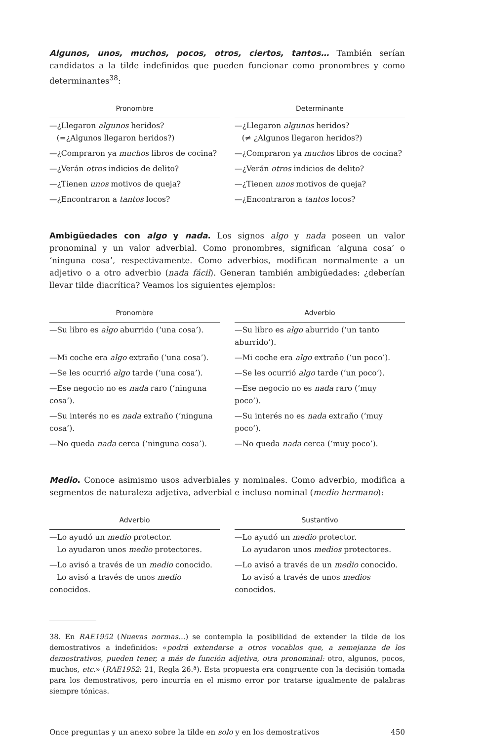Algunos, unos, muchos, pocos, otros, ciertos, tantos… También serían candidatos a la tilde indefinidos que pueden funcionar como pronombres y como determinantes<sup>38</sup>:
| Pronombre | Determinante |
| --- | --- |
| —¿Llegaron algunos heridos? (=¿Algunos llegaron heridos?) | —¿Llegaron algunos heridos? (≠ ¿Algunos llegaron heridos?) |
| —¿Compraron ya muchos libros de cocina? | —¿Compraron ya muchos libros de cocina? |
| —¿Verán otros indicios de delito? | —¿Verán otros indicios de delito? |
| —¿Tienen unos motivos de queja? | —¿Tienen unos motivos de queja? |
| —¿Encontraron a tantos locos? | —¿Encontraron a tantos locos? |
Ambigüedades con algo y nada. Los signos algo y nada poseen un valor pronominal y un valor adverbial. Como pronombres, significan ‘alguna cosa’ o ‘ninguna cosa’, respectivamente. Como adverbios, modifican normalmente a un adjetivo o a otro adverbio (nada fácil). Generan también ambigüedades: ¿deberían llevar tilde diacrítica? Veamos los siguientes ejemplos:
| Pronombre | Adverbio |
| --- | --- |
| —Su libro es algo aburrido (‘una cosa’). | —Su libro es algo aburrido (‘un tanto aburrido’). |
| —Mi coche era algo extraño (‘una cosa’). | —Mi coche era algo extraño (‘un poco’). |
| —Se les ocurrió algo tarde (‘una cosa’). | —Se les ocurrió algo tarde (‘un poco’). |
| —Ese negocio no es nada raro (‘ninguna cosa’). | —Ese negocio no es nada raro (‘muy poco’). |
| —Su interés no es nada extraño (‘ninguna cosa’). | —Su interés no es nada extraño (‘muy poco’). |
| —No queda nada cerca (‘ninguna cosa’). | —No queda nada cerca (‘muy poco’). |
Medio. Conoce asimismo usos adverbiales y nominales. Como adverbio, modifica a segmentos de naturaleza adjetiva, adverbial e incluso nominal (medio hermano):
| Adverbio | Sustantivo |
| --- | --- |
| —Lo ayudó un medio protector. Lo ayudaron unos medio protectores. | —Lo ayudó un medio protector. Lo ayudaron unos medios protectores. |
| —Lo avisó a través de un medio conocido. Lo avisó a través de unos medio conocidos. | —Lo avisó a través de un medio conocido. Lo avisó a través de unos medios conocidos. |
38. En RAE1952 (Nuevas normas…) se contempla la posibilidad de extender la tilde de los demostrativos a indefinidos: «podrá extenderse a otros vocablos que, a semejanza de los demostrativos, pueden tener, a más de función adjetiva, otra pronominal: otro, algunos, pocos, muchos, etc.» (RAE1952: 21, Regla 26.ª). Esta propuesta era congruente con la decisión tomada para los demostrativos, pero incurría en el mismo error por tratarse igualmente de palabras siempre tónicas.
Once preguntas y un anexo sobre la tilde en solo y en los demostrativos 450